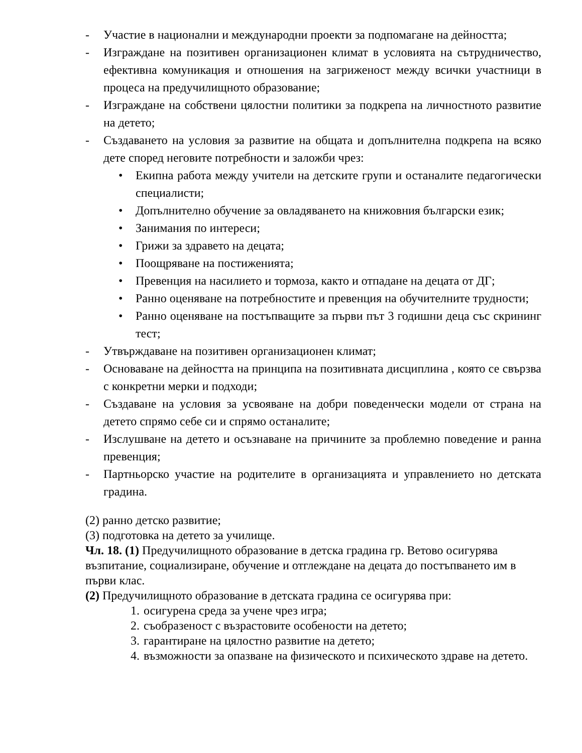- Участие в национални и международни проекти за подпомагане на дейността;
- Изграждане на позитивен организационен климат в условията на сътрудничество, ефективна комуникация и отношения на загриженост между всички участници в процеса на предучилищното образование;
- Изграждане на собствени цялостни политики за подкрепа на личностното развитие на детето;
- Създаването на условия за развитие на общата и допълнителна подкрепа на всяко дете според неговите потребности и заложби чрез:
• Екипна работа между учители на детските групи и останалите педагогически специалисти;
• Допълнително обучение за овладяването на книжовния български език;
• Занимания по интереси;
• Грижи за здравето на децата;
• Поощряване на постиженията;
• Превенция на насилието и тормоза, както и отпадане на децата от ДГ;
• Ранно оценяване на потребностите и превенция на обучителните трудности;
• Ранно оценяване на постъпващите за първи път 3 годишни деца със скрининг тест;
- Утвърждаване на позитивен организационен климат;
- Основаване на дейността на принципа на позитивната дисциплина , която се свързва с конкретни мерки и подходи;
- Създаване на условия за усвояване на добри поведенчески модели от страна на детето спрямо себе си и спрямо останалите;
- Изслушване на детето и осъзнаване на причините за проблемно поведение и ранна превенция;
- Партньорско участие на родителите в организацията и управлението но детската градина.
(2) ранно детско развитие;
(3) подготовка на детето за училище.
Чл. 18. (1) Предучилищното образование в детска градина гр. Ветово осигурява възпитание, социализиране, обучение и отглеждане на децата до постъпването им в първи клас.
(2) Предучилищното образование в детската градина се осигурява при:
1. осигурена среда за учене чрез игра;
2. съобразеност с възрастовите особености на детето;
3. гарантиране на цялостно развитие на детето;
4. възможности за опазване на физическото и психическото здраве на детето.